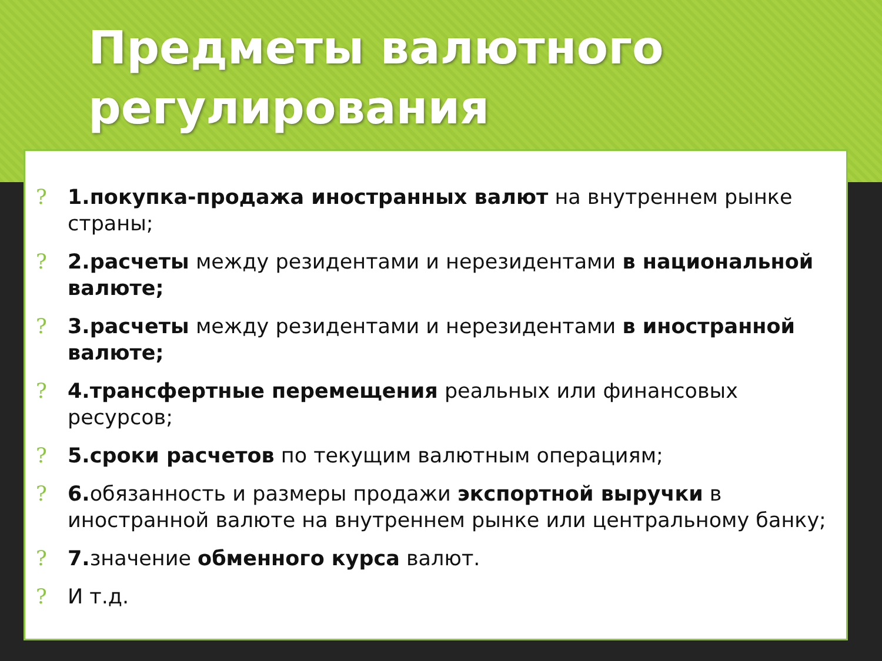Предметы валютного регулирования
? 1.покупка-продажа иностранных валют на внутреннем рынке страны;
? 2.расчеты между резидентами и нерезидентами в национальной валюте;
? 3.расчеты между резидентами и нерезидентами в иностранной валюте;
? 4.трансфертные перемещения реальных или финансовых ресурсов;
? 5.сроки расчетов по текущим валютным операциям;
? 6. обязанность и размеры продажи экспортной выручки в иностранной валюте на внутреннем рынке или центральному банку;
? 7. значение обменного курса валют.
? И т.д.